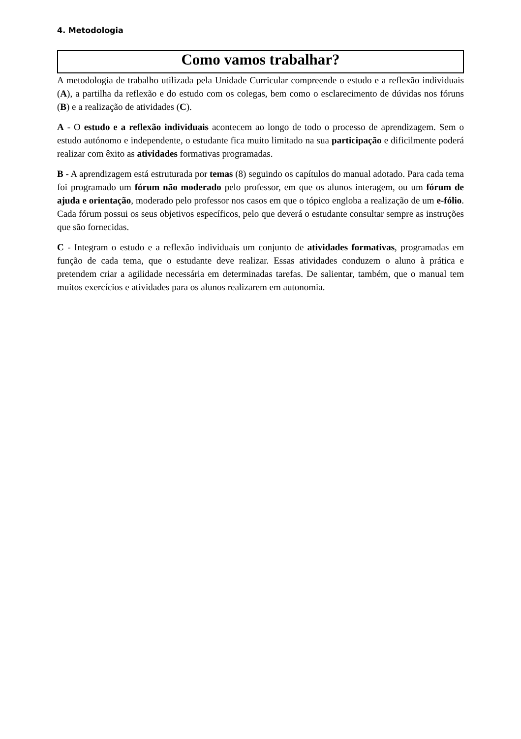4. Metodologia
Como vamos trabalhar?
A metodologia de trabalho utilizada pela Unidade Curricular compreende o estudo e a reflexão individuais (A), a partilha da reflexão e do estudo com os colegas, bem como o esclarecimento de dúvidas nos fóruns (B) e a realização de atividades (C).
A - O estudo e a reflexão individuais acontecem ao longo de todo o processo de aprendizagem. Sem o estudo autónomo e independente, o estudante fica muito limitado na sua participação e dificilmente poderá realizar com êxito as atividades formativas programadas.
B - A aprendizagem está estruturada por temas (8) seguindo os capítulos do manual adotado. Para cada tema foi programado um fórum não moderado pelo professor, em que os alunos interagem, ou um fórum de ajuda e orientação, moderado pelo professor nos casos em que o tópico engloba a realização de um e-fólio. Cada fórum possui os seus objetivos específicos, pelo que deverá o estudante consultar sempre as instruções que são fornecidas.
C - Integram o estudo e a reflexão individuais um conjunto de atividades formativas, programadas em função de cada tema, que o estudante deve realizar. Essas atividades conduzem o aluno à prática e pretendem criar a agilidade necessária em determinadas tarefas. De salientar, também, que o manual tem muitos exercícios e atividades para os alunos realizarem em autonomia.